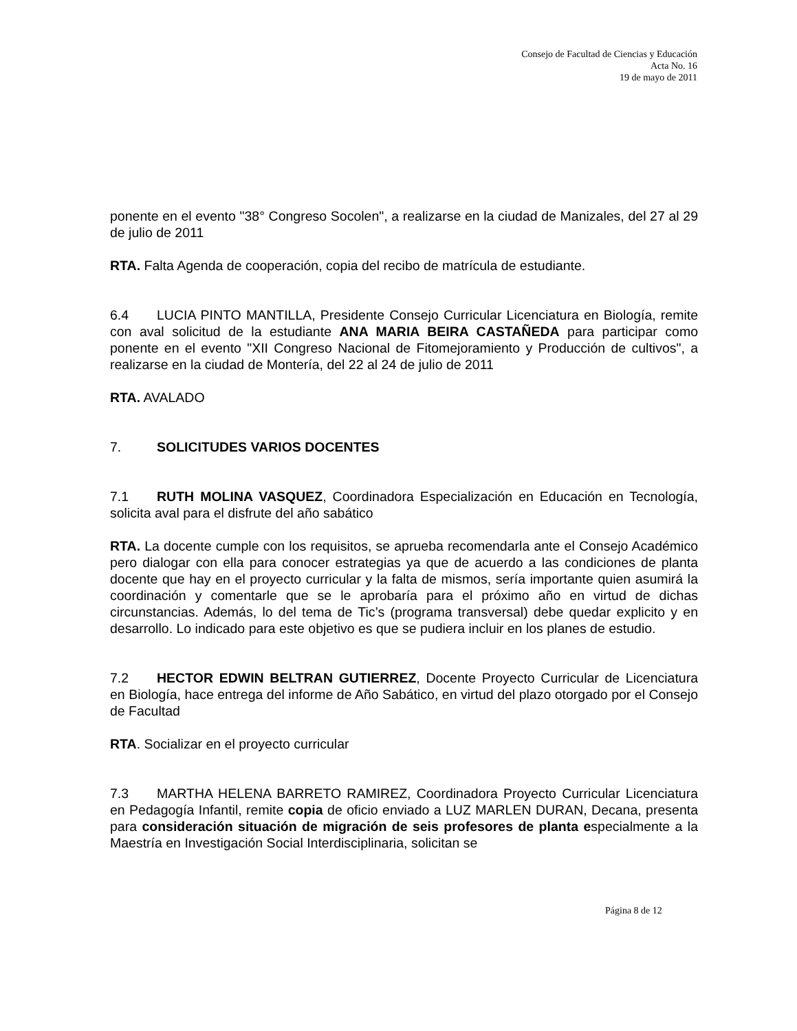Consejo de Facultad de Ciencias y Educación
Acta No. 16
19 de mayo de 2011
ponente en el evento "38° Congreso Socolen", a realizarse en la ciudad de Manizales, del 27 al 29 de julio de 2011
RTA. Falta Agenda de cooperación, copia del recibo de matrícula de estudiante.
6.4 LUCIA PINTO MANTILLA, Presidente Consejo Curricular Licenciatura en Biología, remite con aval solicitud de la estudiante ANA MARIA BEIRA CASTAÑEDA para participar como ponente en el evento "XII Congreso Nacional de Fitomejoramiento y Producción de cultivos", a realizarse en la ciudad de Montería, del 22 al 24 de julio de 2011
RTA. AVALADO
7. SOLICITUDES VARIOS DOCENTES
7.1 RUTH MOLINA VASQUEZ, Coordinadora Especialización en Educación en Tecnología, solicita aval para el disfrute del año sabático
RTA. La docente cumple con los requisitos, se aprueba recomendarla ante el Consejo Académico pero dialogar con ella para conocer estrategias ya que de acuerdo a las condiciones de planta docente que hay en el proyecto curricular y la falta de mismos, sería importante quien asumirá la coordinación y comentarle que se le aprobaría para el próximo año en virtud de dichas circunstancias. Además, lo del tema de Tic’s (programa transversal) debe quedar explicito y en desarrollo. Lo indicado para este objetivo es que se pudiera incluir en los planes de estudio.
7.2 HECTOR EDWIN BELTRAN GUTIERREZ, Docente Proyecto Curricular de Licenciatura en Biología, hace entrega del informe de Año Sabático, en virtud del plazo otorgado por el Consejo de Facultad
RTA. Socializar en el proyecto curricular
7.3 MARTHA HELENA BARRETO RAMIREZ, Coordinadora Proyecto Curricular Licenciatura en Pedagogía Infantil, remite copia de oficio enviado a LUZ MARLEN DURAN, Decana, presenta para consideración situación de migración de seis profesores de planta especialmente a la Maestría en Investigación Social Interdisciplinaria, solicitan se
Página 8 de 12